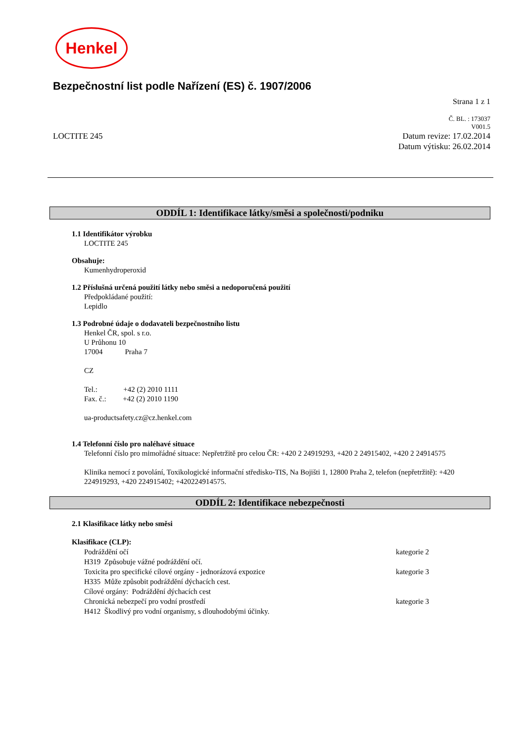Henkel
Bezpečnostní list podle Nařízení (ES) č. 1907/2006
Strana 1 z 1
Č. BL. : 173037
V001.5
LOCTITE 245 Datum revize: 17.02.2014
Datum výtisku: 26.02.2014
ODDÍL 1: Identifikace látky/směsi a společnosti/podniku
1.1 Identifikátor výrobku
LOCTITE 245
Obsahuje:
Kumenhydroperoxid
1.2 Příslušná určená použití látky nebo směsi a nedoporučená použití
Předpokládané použití:
Lepidlo
1.3 Podrobné údaje o dodavateli bezpečnostního listu
Henkel ČR, spol. s r.o.
U Průhonu 10
17004 Praha 7
CZ
Tel.: +42 (2) 2010 1111
Fax. č.: +42 (2) 2010 1190
ua-productsafety.cz@cz.henkel.com
1.4 Telefonní číslo pro naléhavé situace
Telefonní číslo pro mimořádné situace: Nepřetržitě pro celou ČR: +420 2 24919293, +420 2 24915402, +420 2 24914575
Klinika nemocí z povolání, Toxikologické informační středisko-TIS, Na Bojišti 1, 12800 Praha 2, telefon (nepřetržitě): +420 224919293, +420 224915402; +420224914575.
ODDÍL 2: Identifikace nebezpečnosti
2.1 Klasifikace látky nebo směsi
Klasifikace (CLP):
Podráždění očí kategorie 2
H319 Způsobuje vážné podráždění očí.
Toxicita pro specifické cílové orgány - jednorázová expozice kategorie 3
H335 Může způsobit podráždění dýchacích cest.
Cílové orgány: Podráždění dýchacích cest
Chronická nebezpečí pro vodní prostředí kategorie 3
H412 Škodlivý pro vodní organismy, s dlouhodobými účinky.